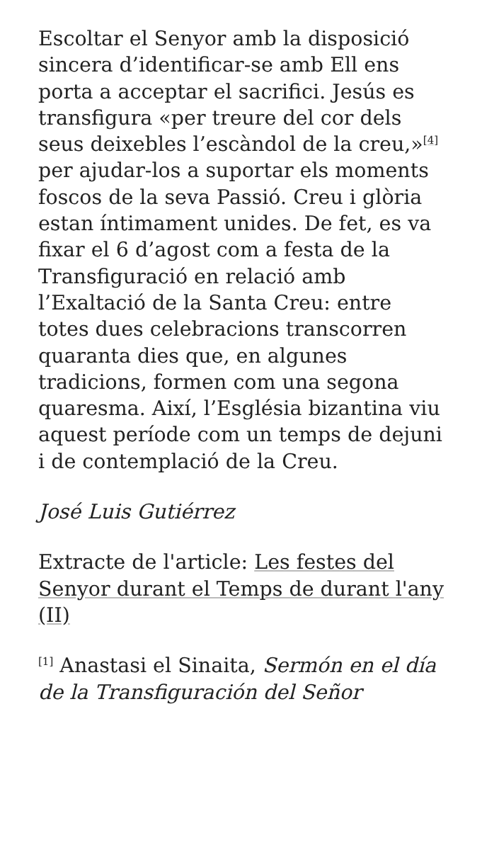Escoltar el Senyor amb la disposició sincera d’identificar-se amb Ell ens porta a acceptar el sacrifici. Jesús es transfigura «per treure del cor dels seus deixebles l’escàndol de la creu,»<sup>[4]</sup> per ajudar-los a suportar els moments foscos de la seva Passió. Creu i glòria estan íntimament unides. De fet, es va fixar el 6 d’agost com a festa de la Transfiguració en relació amb l’Exaltació de la Santa Creu: entre totes dues celebracions transcorren quaranta dies que, en algunes tradicions, formen com una segona quaresma. Així, l’Església bizantina viu aquest període com un temps de dejuni i de contemplació de la Creu.
José Luis Gutiérrez
Extracte de l'article: Les festes del Senyor durant el Temps de durant l'any (II)
<sup>[1]</sup> Anastasi el Sinaita, Sermón en el día de la Transfiguración del Señor